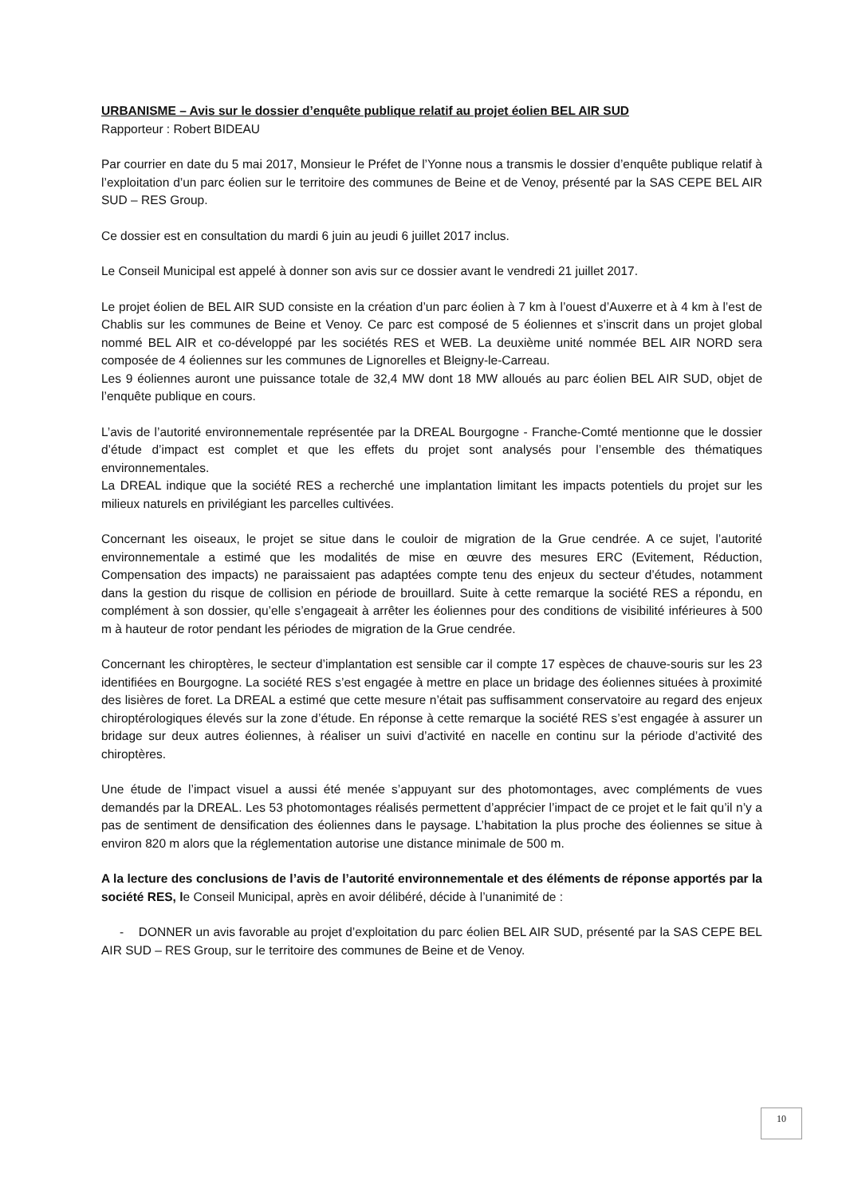URBANISME – Avis sur le dossier d’enquête publique relatif au projet éolien BEL AIR SUD
Rapporteur : Robert BIDEAU
Par courrier en date du 5 mai 2017, Monsieur le Préfet de l’Yonne nous a transmis le dossier d’enquête publique relatif à l’exploitation d’un parc éolien sur le territoire des communes de Beine et de Venoy, présenté par la SAS CEPE BEL AIR SUD – RES Group.
Ce dossier est en consultation du mardi 6 juin au jeudi 6 juillet 2017 inclus.
Le Conseil Municipal est appelé à donner son avis sur ce dossier avant le vendredi 21 juillet 2017.
Le projet éolien de BEL AIR SUD consiste en la création d’un parc éolien à 7 km à l’ouest d’Auxerre et à 4 km à l’est de Chablis sur les communes de Beine et Venoy. Ce parc est composé de 5 éoliennes et s’inscrit dans un projet global nommé BEL AIR et co-développé par les sociétés RES et WEB. La deuxième unité nommée BEL AIR NORD sera composée de 4 éoliennes sur les communes de Lignorelles et Bleigny-le-Carreau.
Les 9 éoliennes auront une puissance totale de 32,4 MW dont 18 MW alloués au parc éolien BEL AIR SUD, objet de l’enquête publique en cours.
L’avis de l’autorité environnementale représentée par la DREAL Bourgogne - Franche-Comté mentionne que le dossier d’étude d’impact est complet et que les effets du projet sont analysés pour l’ensemble des thématiques environnementales.
La DREAL indique que la société RES a recherché une implantation limitant les impacts potentiels du projet sur les milieux naturels en privilégiant les parcelles cultivées.
Concernant les oiseaux, le projet se situe dans le couloir de migration de la Grue cendrée. A ce sujet, l’autorité environnementale a estimé que les modalités de mise en œuvre des mesures ERC (Evitement, Réduction, Compensation des impacts) ne paraissaient pas adaptées compte tenu des enjeux du secteur d’études, notamment dans la gestion du risque de collision en période de brouillard. Suite à cette remarque la société RES a répondu, en complément à son dossier, qu’elle s’engageait à arrêter les éoliennes pour des conditions de visibilité inférieures à 500 m à hauteur de rotor pendant les périodes de migration de la Grue cendrée.
Concernant les chiroptères, le secteur d’implantation est sensible car il compte 17 espèces de chauve-souris sur les 23 identifiées en Bourgogne. La société RES s’est engagée à mettre en place un bridage des éoliennes situées à proximité des lisières de foret. La DREAL a estimé que cette mesure n’était pas suffisamment conservatoire au regard des enjeux chiroptérologiques élevés sur la zone d’étude. En réponse à cette remarque la société RES s’est engagée à assurer un bridage sur deux autres éoliennes, à réaliser un suivi d’activité en nacelle en continu sur la période d’activité des chiroptères.
Une étude de l’impact visuel a aussi été menée s’appuyant sur des photomontages, avec compléments de vues demandés par la DREAL. Les 53 photomontages réalisés permettent d’apprécier l’impact de ce projet et le fait qu’il n’y a pas de sentiment de densification des éoliennes dans le paysage. L’habitation la plus proche des éoliennes se situe à environ 820 m alors que la réglementation autorise une distance minimale de 500 m.
A la lecture des conclusions de l’avis de l’autorité environnementale et des éléments de réponse apportés par la société RES, le Conseil Municipal, après en avoir délibéré, décide à l’unanimité de :
- DONNER un avis favorable au projet d’exploitation du parc éolien BEL AIR SUD, présenté par la SAS CEPE BEL AIR SUD – RES Group, sur le territoire des communes de Beine et de Venoy.
10